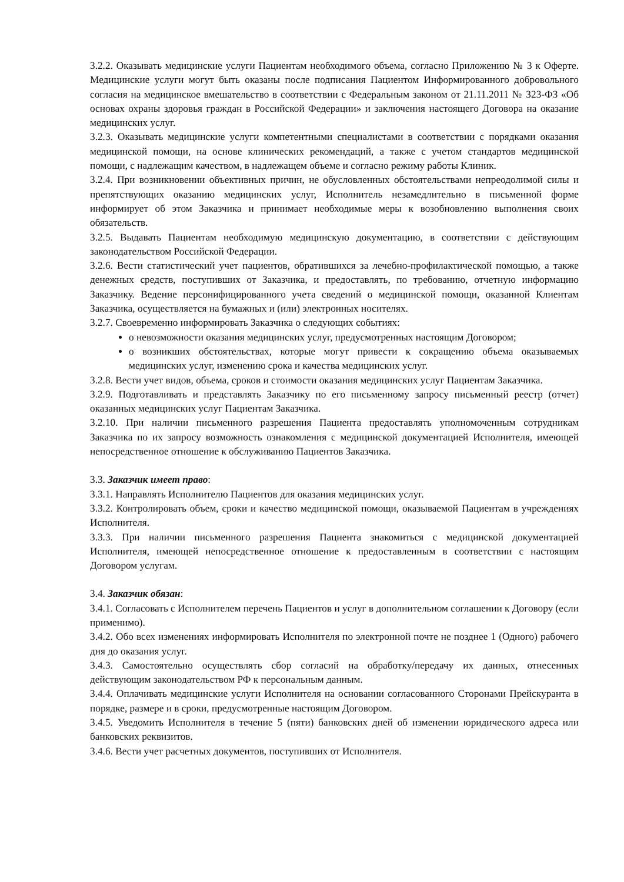3.2.2. Оказывать медицинские услуги Пациентам необходимого объема, согласно Приложению № 3 к Оферте. Медицинские услуги могут быть оказаны после подписания Пациентом Информированного добровольного согласия на медицинское вмешательство в соответствии с Федеральным законом от 21.11.2011 № 323-ФЗ «Об основах охраны здоровья граждан в Российской Федерации» и заключения настоящего Договора на оказание медицинских услуг.
3.2.3. Оказывать медицинские услуги компетентными специалистами в соответствии с порядками оказания медицинской помощи, на основе клинических рекомендаций, а также с учетом стандартов медицинской помощи, с надлежащим качеством, в надлежащем объеме и согласно режиму работы Клиник.
3.2.4. При возникновении объективных причин, не обусловленных обстоятельствами непреодолимой силы и препятствующих оказанию медицинских услуг, Исполнитель незамедлительно в письменной форме информирует об этом Заказчика и принимает необходимые меры к возобновлению выполнения своих обязательств.
3.2.5. Выдавать Пациентам необходимую медицинскую документацию, в соответствии с действующим законодательством Российской Федерации.
3.2.6. Вести статистический учет пациентов, обратившихся за лечебно-профилактической помощью, а также денежных средств, поступивших от Заказчика, и предоставлять, по требованию, отчетную информацию Заказчику. Ведение персонифицированного учета сведений о медицинской помощи, оказанной Клиентам Заказчика, осуществляется на бумажных и (или) электронных носителях.
3.2.7. Своевременно информировать Заказчика о следующих событиях:
о невозможности оказания медицинских услуг, предусмотренных настоящим Договором;
о возникших обстоятельствах, которые могут привести к сокращению объема оказываемых медицинских услуг, изменению срока и качества медицинских услуг.
3.2.8. Вести учет видов, объема, сроков и стоимости оказания медицинских услуг Пациентам Заказчика.
3.2.9. Подготавливать и представлять Заказчику по его письменному запросу письменный реестр (отчет) оказанных медицинских услуг Пациентам Заказчика.
3.2.10. При наличии письменного разрешения Пациента предоставлять уполномоченным сотрудникам Заказчика по их запросу возможность ознакомления с медицинской документацией Исполнителя, имеющей непосредственное отношение к обслуживанию Пациентов Заказчика.
3.3. Заказчик имеет право:
3.3.1. Направлять Исполнителю Пациентов для оказания медицинских услуг.
3.3.2. Контролировать объем, сроки и качество медицинской помощи, оказываемой Пациентам в учреждениях Исполнителя.
3.3.3. При наличии письменного разрешения Пациента знакомиться с медицинской документацией Исполнителя, имеющей непосредственное отношение к предоставленным в соответствии с настоящим Договором услугам.
3.4. Заказчик обязан:
3.4.1. Согласовать с Исполнителем перечень Пациентов и услуг в дополнительном соглашении к Договору (если применимо).
3.4.2. Обо всех изменениях информировать Исполнителя по электронной почте не позднее 1 (Одного) рабочего дня до оказания услуг.
3.4.3. Самостоятельно осуществлять сбор согласий на обработку/передачу их данных, отнесенных действующим законодательством РФ к персональным данным.
3.4.4. Оплачивать медицинские услуги Исполнителя на основании согласованного Сторонами Прейскуранта в порядке, размере и в сроки, предусмотренные настоящим Договором.
3.4.5. Уведомить Исполнителя в течение 5 (пяти) банковских дней об изменении юридического адреса или банковских реквизитов.
3.4.6. Вести учет расчетных документов, поступивших от Исполнителя.